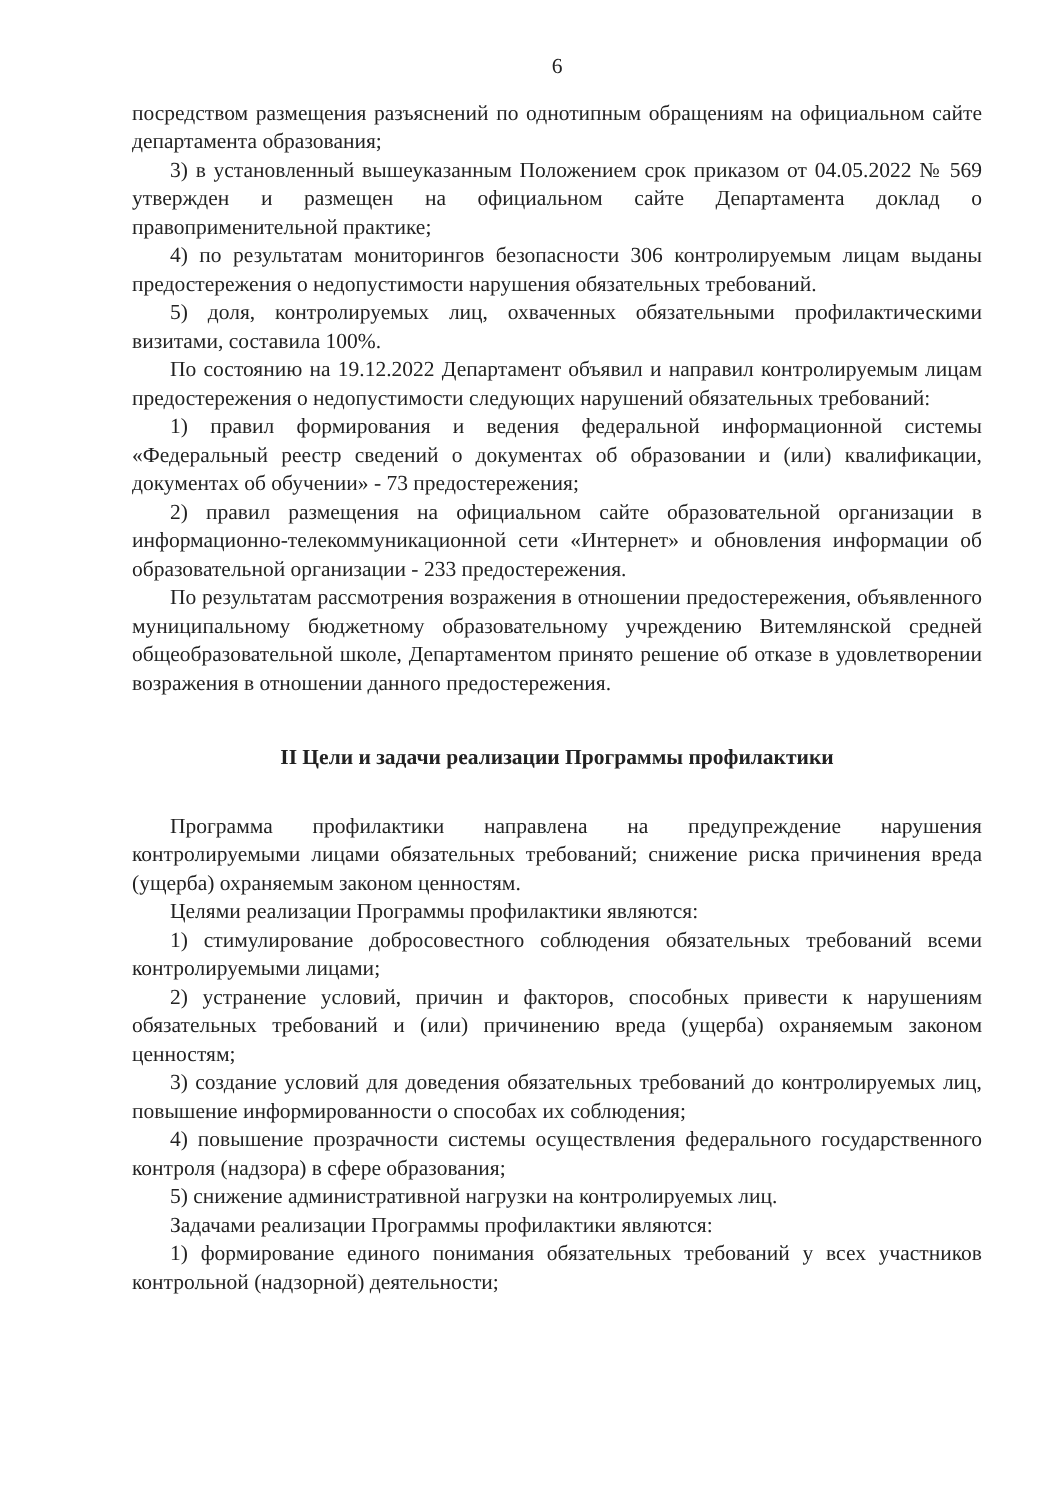6
посредством размещения разъяснений по однотипным обращениям на официальном сайте департамента образования;
3) в установленный вышеуказанным Положением срок приказом от 04.05.2022 № 569 утвержден и размещен на официальном сайте Департамента доклад о правоприменительной практике;
4) по результатам мониторингов безопасности 306 контролируемым лицам выданы предостережения о недопустимости нарушения обязательных требований.
5) доля, контролируемых лиц, охваченных обязательными профилактическими визитами, составила 100%.
По состоянию на 19.12.2022 Департамент объявил и направил контролируемым лицам предостережения о недопустимости следующих нарушений обязательных требований:
1) правил формирования и ведения федеральной информационной системы «Федеральный реестр сведений о документах об образовании и (или) квалификации, документах об обучении» - 73 предостережения;
2) правил размещения на официальном сайте образовательной организации в информационно-телекоммуникационной сети «Интернет» и обновления информации об образовательной организации - 233 предостережения.
По результатам рассмотрения возражения в отношении предостережения, объявленного муниципальному бюджетному образовательному учреждению Витемлянской средней общеобразовательной школе, Департаментом принято решение об отказе в удовлетворении возражения в отношении данного предостережения.
II Цели и задачи реализации Программы профилактики
Программа профилактики направлена на предупреждение нарушения контролируемыми лицами обязательных требований; снижение риска причинения вреда (ущерба) охраняемым законом ценностям.
Целями реализации Программы профилактики являются:
1) стимулирование добросовестного соблюдения обязательных требований всеми контролируемыми лицами;
2) устранение условий, причин и факторов, способных привести к нарушениям обязательных требований и (или) причинению вреда (ущерба) охраняемым законом ценностям;
3) создание условий для доведения обязательных требований до контролируемых лиц, повышение информированности о способах их соблюдения;
4) повышение прозрачности системы осуществления федерального государственного контроля (надзора) в сфере образования;
5) снижение административной нагрузки на контролируемых лиц.
Задачами реализации Программы профилактики являются:
1) формирование единого понимания обязательных требований у всех участников контрольной (надзорной) деятельности;